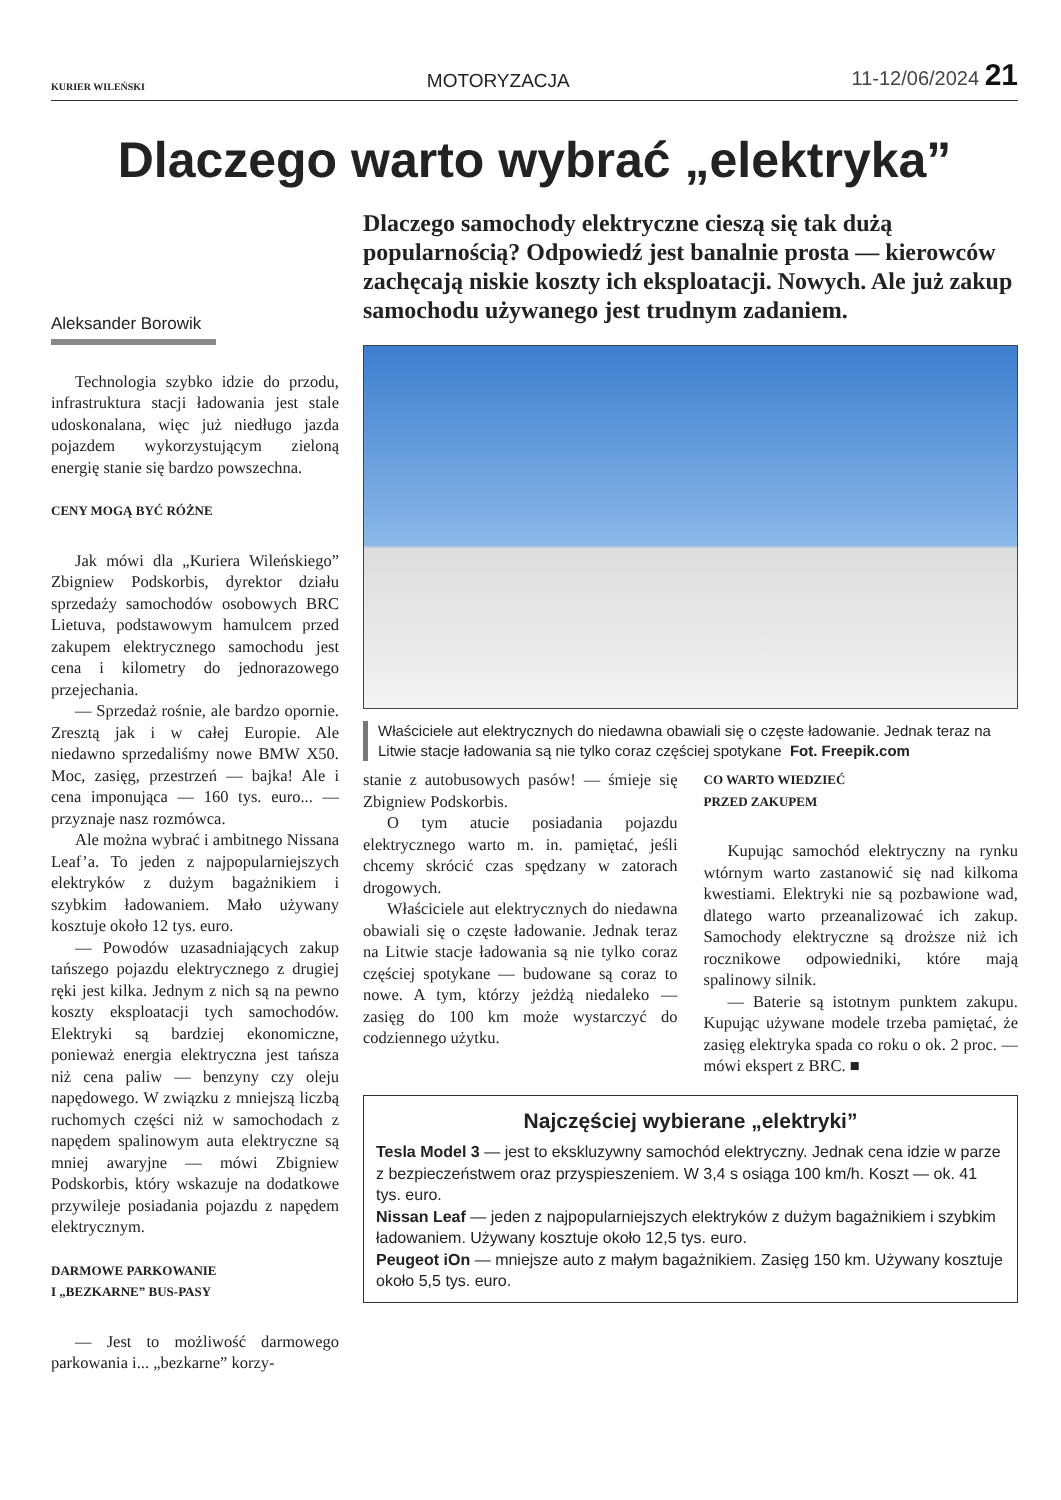KURIER WILEŃSKI MOTORYZACJA 11-12/06/2024 21
Dlaczego warto wybrać „elektryka”
Aleksander Borowik
Technologia szybko idzie do przodu, infrastruktura stacji ładowania jest stale udoskonalana, więc już niedługo jazda pojazdem wykorzystującym zieloną energię stanie się bardzo powszechna.
CENY MOGĄ BYĆ RÓŻNE
Jak mówi dla „Kuriera Wileńskiego” Zbigniew Podskorbis, dyrektor działu sprzedaży samochodów osobowych BRC Lietuva, podstawowym hamulcem przed zakupem elektrycznego samochodu jest cena i kilometry do jednorazowego przejechania.
— Sprzedaż rośnie, ale bardzo opornie. Zresztą jak i w całej Europie. Ale niedawno sprzedaliśmy nowe BMW X50. Moc, zasięg, przestrzeń — bajka! Ale i cena imponująca — 160 tys. euro... — przyznaje nasz rozmówca.
Ale można wybrać i ambitnego Nissana Leaf’a. To jeden z najpopularniejszych elektryków z dużym bagażnikiem i szybkim ładowaniem. Mało używany kosztuje około 12 tys. euro.
— Powodów uzasadniających zakup tańszego pojazdu elektrycznego z drugiej ręki jest kilka. Jednym z nich są na pewno koszty eksploatacji tych samochodów. Elektryki są bardziej ekonomiczne, ponieważ energia elektryczna jest tańsza niż cena paliw — benzyny czy oleju napędowego. W związku z mniejszą liczbą ruchomych części niż w samochodach z napędem spalinowym auta elektryczne są mniej awaryjne — mówi Zbigniew Podskorbis, który wskazuje na dodatkowe przywileje posiadania pojazdu z napędem elektrycznym.
DARMOWE PARKOWANIE
I „BEZKARNE” BUS-PASY
— Jest to możliwość darmowego parkowania i... „bezkarne” korzy-
Dlaczego samochody elektryczne cieszą się tak dużą popularnością? Odpowiedź jest banalnie prosta — kierowców zachęcają niskie koszty ich eksploatacji. Nowych. Ale już zakup samochodu używanego jest trudnym zadaniem.
Właściciele aut elektrycznych do niedawna obawiali się o częste ładowanie. Jednak teraz na Litwie stacje ładowania są nie tylko coraz częściej spotykane Fot. Freepik.com
stanie z autobusowych pasów! — śmieje się Zbigniew Podskorbis.
O tym atucie posiadania pojazdu elektrycznego warto m. in. pamiętać, jeśli chcemy skrócić czas spędzany w zatorach drogowych.
Właściciele aut elektrycznych do niedawna obawiali się o częste ładowanie. Jednak teraz na Litwie stacje ładowania są nie tylko coraz częściej spotykane — budowane są coraz to nowe. A tym, którzy jeżdżą niedaleko — zasięg do 100 km może wystarczyć do codziennego użytku.
CO WARTO WIEDZIEĆ
PRZED ZAKUPEM
Kupując samochód elektryczny na rynku wtórnym warto zastanowić się nad kilkoma kwestiami. Elektryki nie są pozbawione wad, dlatego warto przeanalizować ich zakup. Samochody elektryczne są droższe niż ich rocznikowe odpowiedniki, które mają spalinowy silnik.
— Baterie są istotnym punktem zakupu. Kupując używane modele trzeba pamiętać, że zasięg elektryka spada co roku o ok. 2 proc. — mówi ekspert z BRC. ■
Najczęściej wybierane „elektryki”
Tesla Model 3 — jest to ekskluzywny samochód elektryczny. Jednak cena idzie w parze z bezpieczeństwem oraz przyspieszeniem. W 3,4 s osiąga 100 km/h. Koszt — ok. 41 tys. euro.
Nissan Leaf — jeden z najpopularniejszych elektryków z dużym bagażnikiem i szybkim ładowaniem. Używany kosztuje około 12,5 tys. euro.
Peugeot iOn — mniejsze auto z małym bagażnikiem. Zasięg 150 km. Używany kosztuje około 5,5 tys. euro.